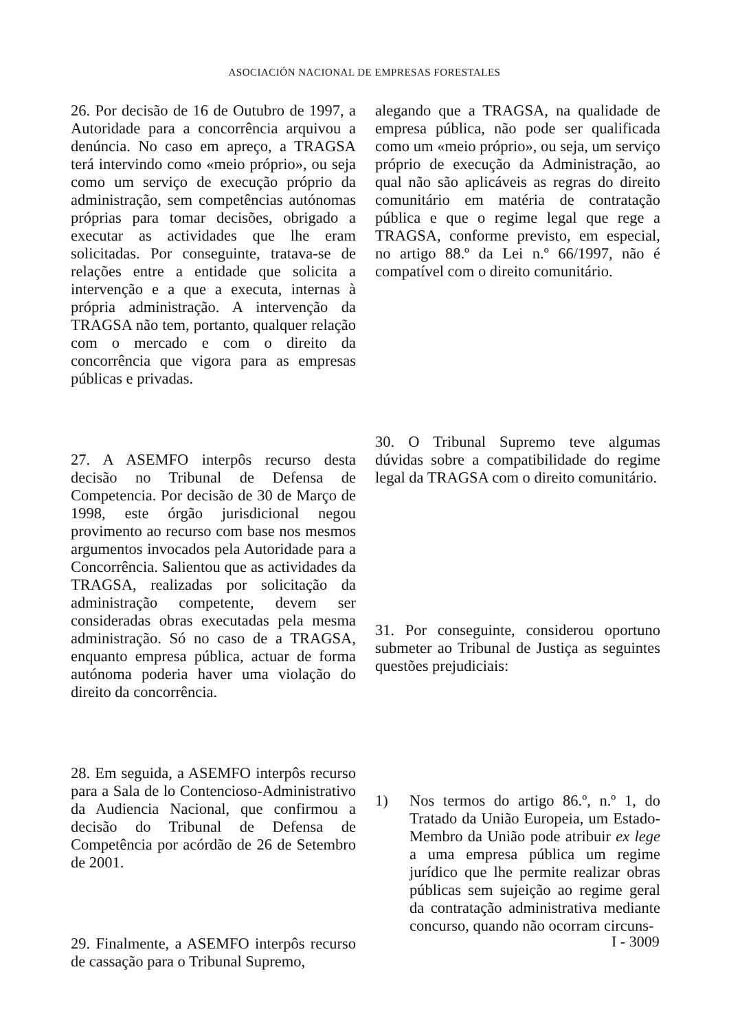ASOCIACIÓN NACIONAL DE EMPRESAS FORESTALES
26. Por decisão de 16 de Outubro de 1997, a Autoridade para a concorrência arquivou a denúncia. No caso em apreço, a TRAGSA terá intervindo como «meio próprio», ou seja como um serviço de execução próprio da administração, sem competências autónomas próprias para tomar decisões, obrigado a executar as actividades que lhe eram solicitadas. Por conseguinte, tratava-se de relações entre a entidade que solicita a intervenção e a que a executa, internas à própria administração. A intervenção da TRAGSA não tem, portanto, qualquer relação com o mercado e com o direito da concorrência que vigora para as empresas públicas e privadas.
27. A ASEMFO interpôs recurso desta decisão no Tribunal de Defensa de Competencia. Por decisão de 30 de Março de 1998, este órgão jurisdicional negou provimento ao recurso com base nos mesmos argumentos invocados pela Autoridade para a Concorrência. Salientou que as actividades da TRAGSA, realizadas por solicitação da administração competente, devem ser consideradas obras executadas pela mesma administração. Só no caso de a TRAGSA, enquanto empresa pública, actuar de forma autónoma poderia haver uma violação do direito da concorrência.
28. Em seguida, a ASEMFO interpôs recurso para a Sala de lo Contencioso-Administrativo da Audiencia Nacional, que confirmou a decisão do Tribunal de Defensa de Competência por acórdão de 26 de Setembro de 2001.
29. Finalmente, a ASEMFO interpôs recurso de cassação para o Tribunal Supremo,
alegando que a TRAGSA, na qualidade de empresa pública, não pode ser qualificada como um «meio próprio», ou seja, um serviço próprio de execução da Administração, ao qual não são aplicáveis as regras do direito comunitário em matéria de contratação pública e que o regime legal que rege a TRAGSA, conforme previsto, em especial, no artigo 88.º da Lei n.º 66/1997, não é compatível com o direito comunitário.
30. O Tribunal Supremo teve algumas dúvidas sobre a compatibilidade do regime legal da TRAGSA com o direito comunitário.
31. Por conseguinte, considerou oportuno submeter ao Tribunal de Justiça as seguintes questões prejudiciais:
1) Nos termos do artigo 86.º, n.º 1, do Tratado da União Europeia, um Estado-Membro da União pode atribuir ex lege a uma empresa pública um regime jurídico que lhe permite realizar obras públicas sem sujeição ao regime geral da contratação administrativa mediante concurso, quando não ocorram circuns-
I - 3009